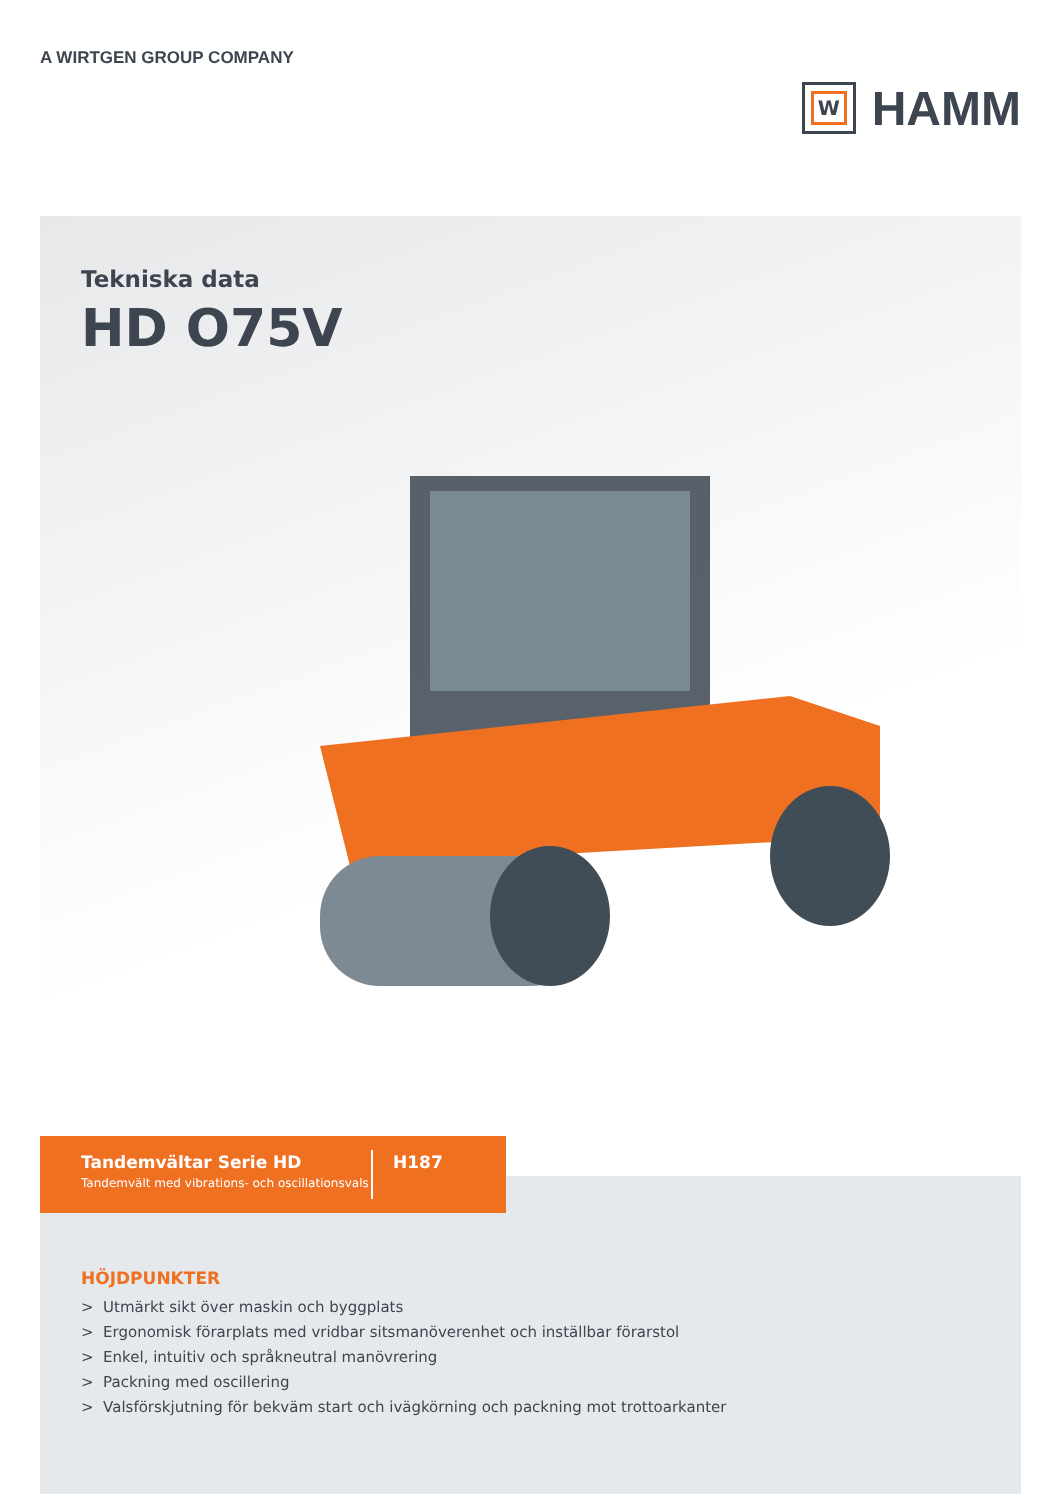A WIRTGEN GROUP COMPANY
W
HAMM
Tekniska data
HD O75V
Tandemvältar Serie HD
Tandemvält med vibrations- och oscillationsvals
H187
HÖJDPUNKTER
> Utmärkt sikt över maskin och byggplats
> Ergonomisk förarplats med vridbar sitsmanöverenhet och inställbar förarstol
> Enkel, intuitiv och språkneutral manövrering
> Packning med oscillering
> Valsförskjutning för bekväm start och ivägkörning och packning mot trottoarkanter